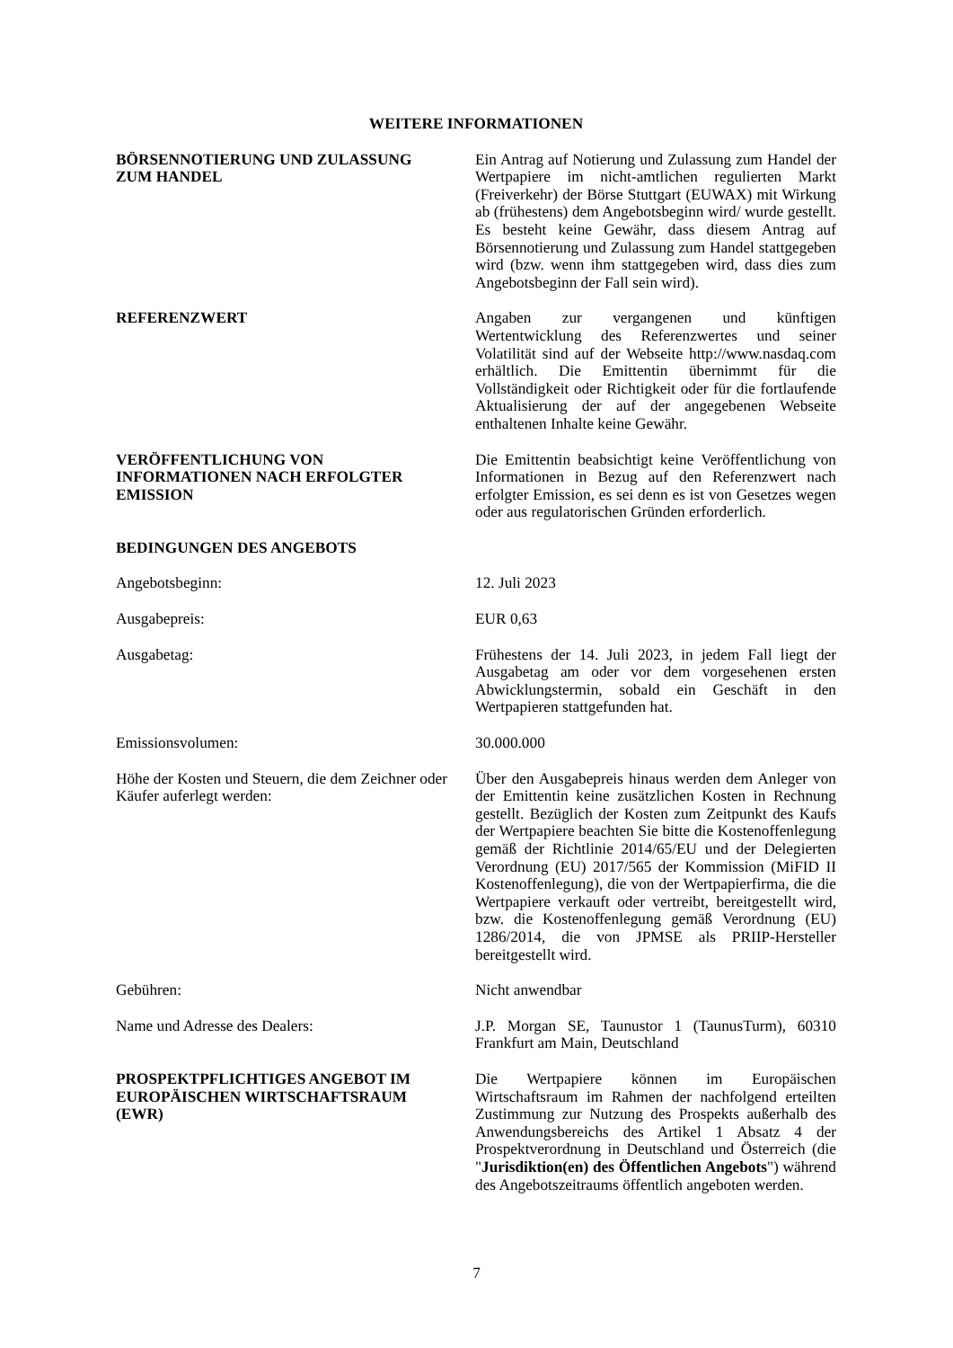WEITERE INFORMATIONEN
BÖRSENNOTIERUNG UND ZULASSUNG
ZUM HANDEL
Ein Antrag auf Notierung und Zulassung zum Handel der Wertpapiere im nicht-amtlichen regulierten Markt (Freiverkehr) der Börse Stuttgart (EUWAX) mit Wirkung ab (frühestens) dem Angebotsbeginn wird/ wurde gestellt. Es besteht keine Gewähr, dass diesem Antrag auf Börsennotierung und Zulassung zum Handel stattgegeben wird (bzw. wenn ihm stattgegeben wird, dass dies zum Angebotsbeginn der Fall sein wird).
REFERENZWERT Angaben zur vergangenen und künftigen Wertentwicklung des Referenzwertes und seiner Volatilität sind auf der Webseite http://www.nasdaq.com erhältlich. Die Emittentin übernimmt für die Vollständigkeit oder Richtigkeit oder für die fortlaufende Aktualisierung der auf der angegebenen Webseite enthaltenen Inhalte keine Gewähr.
VERÖFFENTLICHUNG VON
INFORMATIONEN NACH ERFOLGTER
EMISSION
Die Emittentin beabsichtigt keine Veröffentlichung von Informationen in Bezug auf den Referenzwert nach erfolgter Emission, es sei denn es ist von Gesetzes wegen oder aus regulatorischen Gründen erforderlich.
BEDINGUNGEN DES ANGEBOTS
Angebotsbeginn: 12. Juli 2023
Ausgabepreis: EUR 0,63
Ausgabetag: Frühestens der 14. Juli 2023, in jedem Fall liegt der Ausgabetag am oder vor dem vorgesehenen ersten Abwicklungstermin, sobald ein Geschäft in den Wertpapieren stattgefunden hat.
Emissionsvolumen: 30.000.000
Höhe der Kosten und Steuern, die dem Zeichner oder Käufer auferlegt werden:
Über den Ausgabepreis hinaus werden dem Anleger von der Emittentin keine zusätzlichen Kosten in Rechnung gestellt. Bezüglich der Kosten zum Zeitpunkt des Kaufs der Wertpapiere beachten Sie bitte die Kostenoffenlegung gemäß der Richtlinie 2014/65/EU und der Delegierten Verordnung (EU) 2017/565 der Kommission (MiFID II Kostenoffenlegung), die von der Wertpapierfirma, die die Wertpapiere verkauft oder vertreibt, bereitgestellt wird, bzw. die Kostenoffenlegung gemäß Verordnung (EU) 1286/2014, die von JPMSE als PRIIP-Hersteller bereitgestellt wird.
Gebühren: Nicht anwendbar
Name und Adresse des Dealers: J.P. Morgan SE, Taunustor 1 (TaunusTurm), 60310 Frankfurt am Main, Deutschland
PROSPEKTPFLICHTIGES ANGEBOT IM
EUROPÄISCHEN WIRTSCHAFTSRAUM
(EWR)
Die Wertpapiere können im Europäischen Wirtschaftsraum im Rahmen der nachfolgend erteilten Zustimmung zur Nutzung des Prospekts außerhalb des Anwendungsbereichs des Artikel 1 Absatz 4 der Prospektverordnung in Deutschland und Österreich (die "Jurisdiktion(en) des Öffentlichen Angebots") während des Angebotszeitraums öffentlich angeboten werden.
7